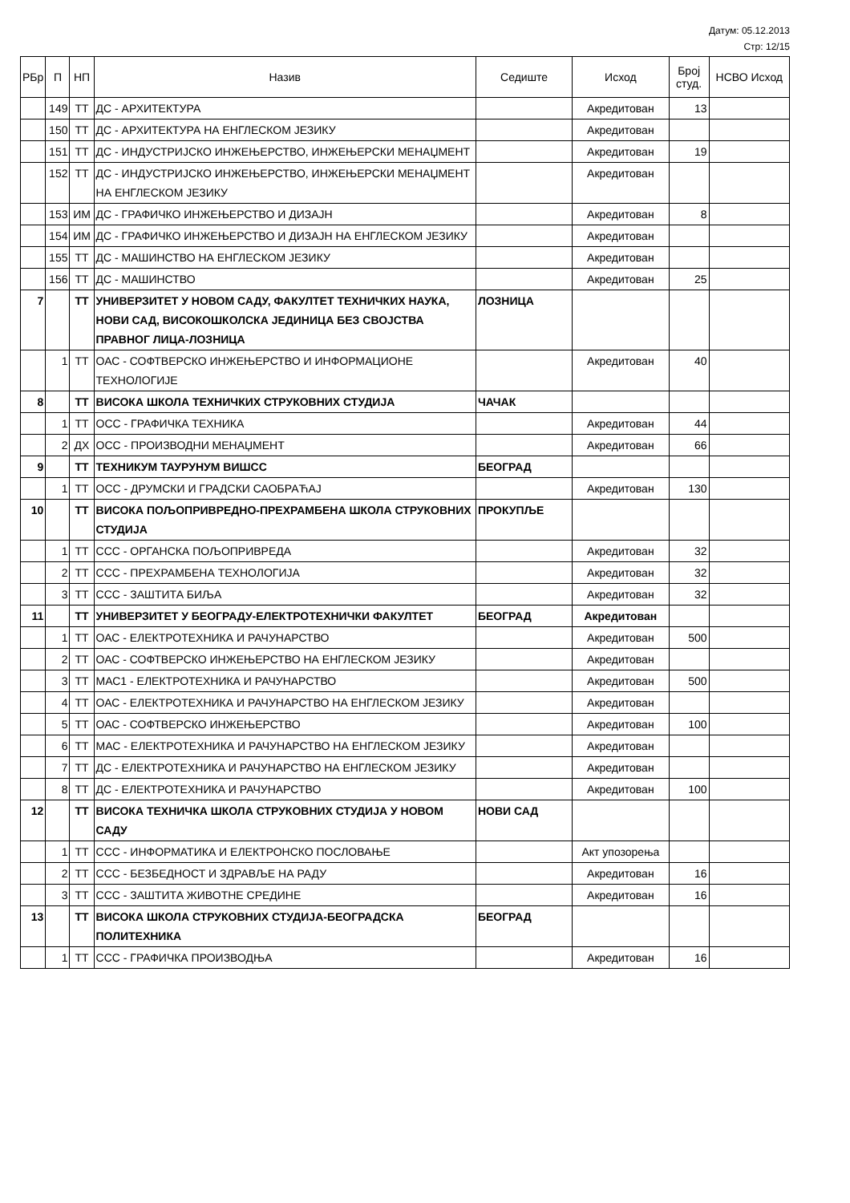Датум: 05.12.2013
Стр: 12/15
| РБр | П | НП | Назив | Седиште | Исход | Број студ. | НСВО Исход |
| --- | --- | --- | --- | --- | --- | --- | --- |
| | 149 | ТТ | ДС - АРХИТЕКТУРА | | Акредитован | 13 | |
| | 150 | ТТ | ДС - АРХИТЕКТУРА НА ЕНГЛЕСКОМ ЈЕЗИКУ | | Акредитован | | |
| | 151 | ТТ | ДС - ИНДУСТРИЈСКО ИНЖЕЊЕРСТВО, ИНЖЕЊЕРСКИ МЕНАЏМЕНТ | | Акредитован | 19 | |
| | 152 | ТТ | ДС - ИНДУСТРИЈСКО ИНЖЕЊЕРСТВО, ИНЖЕЊЕРСКИ МЕНАЏМЕНТ НА ЕНГЛЕСКОМ ЈЕЗИКУ | | Акредитован | | |
| | 153 | ИМ | ДС - ГРАФИЧКО ИНЖЕЊЕРСТВО И ДИЗАЈН | | Акредитован | 8 | |
| | 154 | ИМ | ДС - ГРАФИЧКО ИНЖЕЊЕРСТВО И ДИЗАЈН НА ЕНГЛЕСКОМ ЈЕЗИКУ | | Акредитован | | |
| | 155 | ТТ | ДС - МАШИНСТВО НА ЕНГЛЕСКОМ ЈЕЗИКУ | | Акредитован | | |
| | 156 | ТТ | ДС - МАШИНСТВО | | Акредитован | 25 | |
| 7 | | ТТ | УНИВЕРЗИТЕТ У НОВОМ САДУ, ФАКУЛТЕТ ТЕХНИЧКИХ НАУКА, НОВИ САД, ВИСОКОШКОЛСКА ЈЕДИНИЦА БЕЗ СВОЈСТВА ПРАВНОГ ЛИЦА-ЛОЗНИЦА | ЛОЗНИЦА | | | |
| | 1 | ТТ | ОАС - СОФТВЕРСКО ИНЖЕЊЕРСТВО И ИНФОРМАЦИОНЕ ТЕХНОЛОГИЈЕ | | Акредитован | 40 | |
| 8 | | ТТ | ВИСОКА ШКОЛА ТЕХНИЧКИХ СТРУКОВНИХ СТУДИЈА | ЧАЧАК | | | |
| | 1 | ТТ | ОСС - ГРАФИЧКА ТЕХНИКА | | Акредитован | 44 | |
| | 2 | ДХ | ОСС - ПРОИЗВОДНИ МЕНАЏМЕНТ | | Акредитован | 66 | |
| 9 | | ТТ | ТЕХНИКУМ ТАУРУНУМ ВИШСС | БЕОГРАД | | | |
| | 1 | ТТ | ОСС - ДРУМСКИ И ГРАДСКИ САОБРАЋАЈ | | Акредитован | 130 | |
| 10 | | ТТ | ВИСОКА ПОЉОПРИВРЕДНО-ПРЕХРАМБЕНА ШКОЛА СТРУКОВНИХ СТУДИЈА | ПРОКУПЉЕ | | | |
| | 1 | ТТ | ССС - ОРГАНСКА ПОЉОПРИВРЕДА | | Акредитован | 32 | |
| | 2 | ТТ | ССС - ПРЕХРАМБЕНА ТЕХНОЛОГИЈА | | Акредитован | 32 | |
| | 3 | ТТ | ССС - ЗАШТИТА БИЉА | | Акредитован | 32 | |
| 11 | | ТТ | УНИВЕРЗИТЕТ У БЕОГРАДУ-ЕЛЕКТРОТЕХНИЧКИ ФАКУЛТЕТ | БЕОГРАД | Акредитован | | |
| | 1 | ТТ | ОАС - ЕЛЕКТРОТЕХНИКА И РАЧУНАРСТВО | | Акредитован | 500 | |
| | 2 | ТТ | ОАС - СОФТВЕРСКО ИНЖЕЊЕРСТВО НА ЕНГЛЕСКОМ ЈЕЗИКУ | | Акредитован | | |
| | 3 | ТТ | МАС1 - ЕЛЕКТРОТЕХНИКА И РАЧУНАРСТВО | | Акредитован | 500 | |
| | 4 | ТТ | ОАС - ЕЛЕКТРОТЕХНИКА И РАЧУНАРСТВО НА ЕНГЛЕСКОМ ЈЕЗИКУ | | Акредитован | | |
| | 5 | ТТ | ОАС - СОФТВЕРСКО ИНЖЕЊЕРСТВО | | Акредитован | 100 | |
| | 6 | ТТ | МАС - ЕЛЕКТРОТЕХНИКА И РАЧУНАРСТВО НА ЕНГЛЕСКОМ ЈЕЗИКУ | | Акредитован | | |
| | 7 | ТТ | ДС - ЕЛЕКТРОТЕХНИКА И РАЧУНАРСТВО НА ЕНГЛЕСКОМ ЈЕЗИКУ | | Акредитован | | |
| | 8 | ТТ | ДС - ЕЛЕКТРОТЕХНИКА И РАЧУНАРСТВО | | Акредитован | 100 | |
| 12 | | ТТ | ВИСОКА ТЕХНИЧКА ШКОЛА СТРУКОВНИХ СТУДИЈА У НОВОМ САДУ | НОВИ САД | | | |
| | 1 | ТТ | ССС - ИНФОРМАТИКА И ЕЛЕКТРОНСКО ПОСЛОВАЊЕ | | Акт упозорења | | |
| | 2 | ТТ | ССС - БЕЗБЕДНОСТ И ЗДРАВЉЕ НА РАДУ | | Акредитован | 16 | |
| | 3 | ТТ | ССС - ЗАШТИТА ЖИВОТНЕ СРЕДИНЕ | | Акредитован | 16 | |
| 13 | | ТТ | ВИСОКА ШКОЛА СТРУКОВНИХ СТУДИЈА-БЕОГРАДСКА ПОЛИТЕХНИКА | БЕОГРАД | | | |
| | 1 | ТТ | ССС - ГРАФИЧКА ПРОИЗВОДЊА | | Акредитован | 16 | |